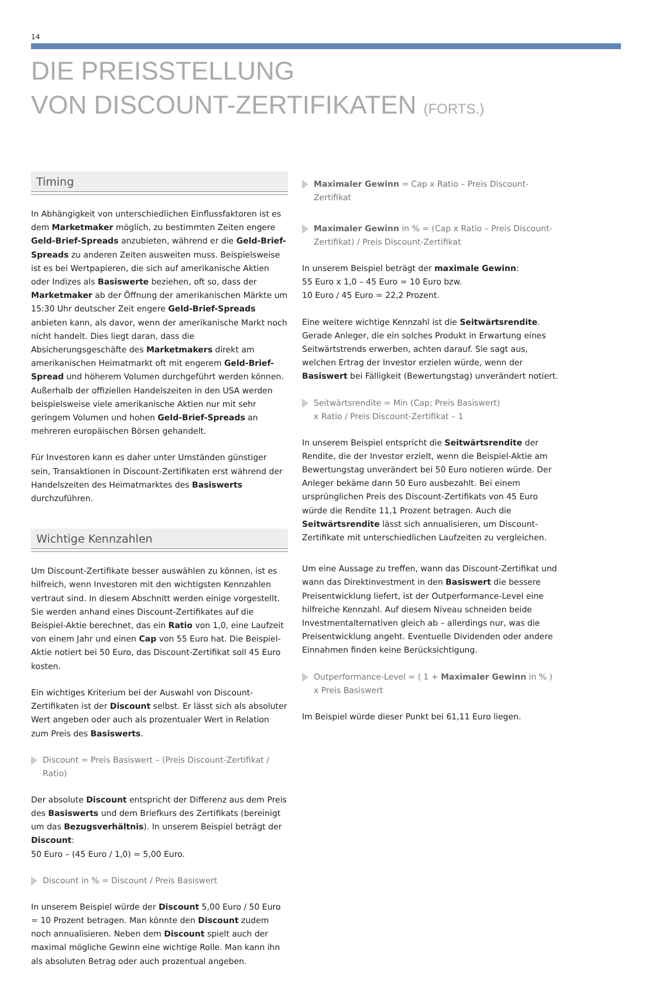14
DIE PREISSTELLUNG
VON DISCOUNT-ZERTIFIKATEN (FORTS.)
Timing
In Abhängigkeit von unterschiedlichen Einflussfaktoren ist es dem Marketmaker möglich, zu bestimmten Zeiten engere Geld-Brief-Spreads anzubieten, während er die Geld-Brief-Spreads zu anderen Zeiten ausweiten muss. Beispielsweise ist es bei Wertpapieren, die sich auf amerikanische Aktien oder Indizes als Basiswerte beziehen, oft so, dass der Marketmaker ab der Öffnung der amerikanischen Märkte um 15:30 Uhr deutscher Zeit engere Geld-Brief-Spreads anbieten kann, als davor, wenn der amerikanische Markt noch nicht handelt. Dies liegt daran, dass die Absicherungsgeschäfte des Marketmakers direkt am amerikanischen Heimatmarkt oft mit engerem Geld-Brief-Spread und höherem Volumen durchgeführt werden können. Außerhalb der offiziellen Handelszeiten in den USA werden beispielsweise viele amerikanische Aktien nur mit sehr geringem Volumen und hohen Geld-Brief-Spreads an mehreren europäischen Börsen gehandelt.
Für Investoren kann es daher unter Umständen günstiger sein, Transaktionen in Discount-Zertifikaten erst während der Handelszeiten des Heimatmarktes des Basiswerts durchzuführen.
Wichtige Kennzahlen
Um Discount-Zertifikate besser auswählen zu können, ist es hilfreich, wenn Investoren mit den wichtigsten Kennzahlen vertraut sind. In diesem Abschnitt werden einige vorgestellt. Sie werden anhand eines Discount-Zertifikates auf die Beispiel-Aktie berechnet, das ein Ratio von 1,0, eine Laufzeit von einem Jahr und einen Cap von 55 Euro hat. Die Beispiel-Aktie notiert bei 50 Euro, das Discount-Zertifikat soll 45 Euro kosten.
Ein wichtiges Kriterium bei der Auswahl von Discount-Zertifikaten ist der Discount selbst. Er lässt sich als absoluter Wert angeben oder auch als prozentualer Wert in Relation zum Preis des Basiswerts.
Discount = Preis Basiswert – (Preis Discount-Zertifikat / Ratio)
Der absolute Discount entspricht der Differenz aus dem Preis des Basiswerts und dem Briefkurs des Zertifikats (bereinigt um das Bezugsverhältnis). In unserem Beispiel beträgt der Discount:
50 Euro – (45 Euro / 1,0) = 5,00 Euro.
Discount in % = Discount / Preis Basiswert
In unserem Beispiel würde der Discount 5,00 Euro / 50 Euro = 10 Prozent betragen. Man könnte den Discount zudem noch annualisieren. Neben dem Discount spielt auch der maximal mögliche Gewinn eine wichtige Rolle. Man kann ihn als absoluten Betrag oder auch prozentual angeben.
Maximaler Gewinn = Cap x Ratio – Preis Discount-Zertifikat
Maximaler Gewinn in % = (Cap x Ratio – Preis Discount-Zertifikat) / Preis Discount-Zertifikat
In unserem Beispiel beträgt der maximale Gewinn:
55 Euro x 1,0 – 45 Euro = 10 Euro bzw.
10 Euro / 45 Euro = 22,2 Prozent.
Eine weitere wichtige Kennzahl ist die Seitwärtsrendite. Gerade Anleger, die ein solches Produkt in Erwartung eines Seitwärtstrends erwerben, achten darauf. Sie sagt aus, welchen Ertrag der Investor erzielen würde, wenn der Basiswert bei Fälligkeit (Bewertungstag) unverändert notiert.
Seitwärtsrendite = Min (Cap; Preis Basiswert)
x Ratio / Preis Discount-Zertifikat – 1
In unserem Beispiel entspricht die Seitwärtsrendite der Rendite, die der Investor erzielt, wenn die Beispiel-Aktie am Bewertungstag unverändert bei 50 Euro notieren würde. Der Anleger bekäme dann 50 Euro ausbezahlt. Bei einem ursprünglichen Preis des Discount-Zertifikats von 45 Euro würde die Rendite 11,1 Prozent betragen. Auch die Seitwärtsrendite lässt sich annualisieren, um Discount-Zertifikate mit unterschiedlichen Laufzeiten zu vergleichen.
Um eine Aussage zu treffen, wann das Discount-Zertifikat und wann das Direktinvestment in den Basiswert die bessere Preisentwicklung liefert, ist der Outperformance-Level eine hilfreiche Kennzahl. Auf diesem Niveau schneiden beide Investmentalternativen gleich ab – allerdings nur, was die Preisentwicklung angeht. Eventuelle Dividenden oder andere Einnahmen finden keine Berücksichtigung.
Outperformance-Level = ( 1 + Maximaler Gewinn in % )
x Preis Basiswert
Im Beispiel würde dieser Punkt bei 61,11 Euro liegen.